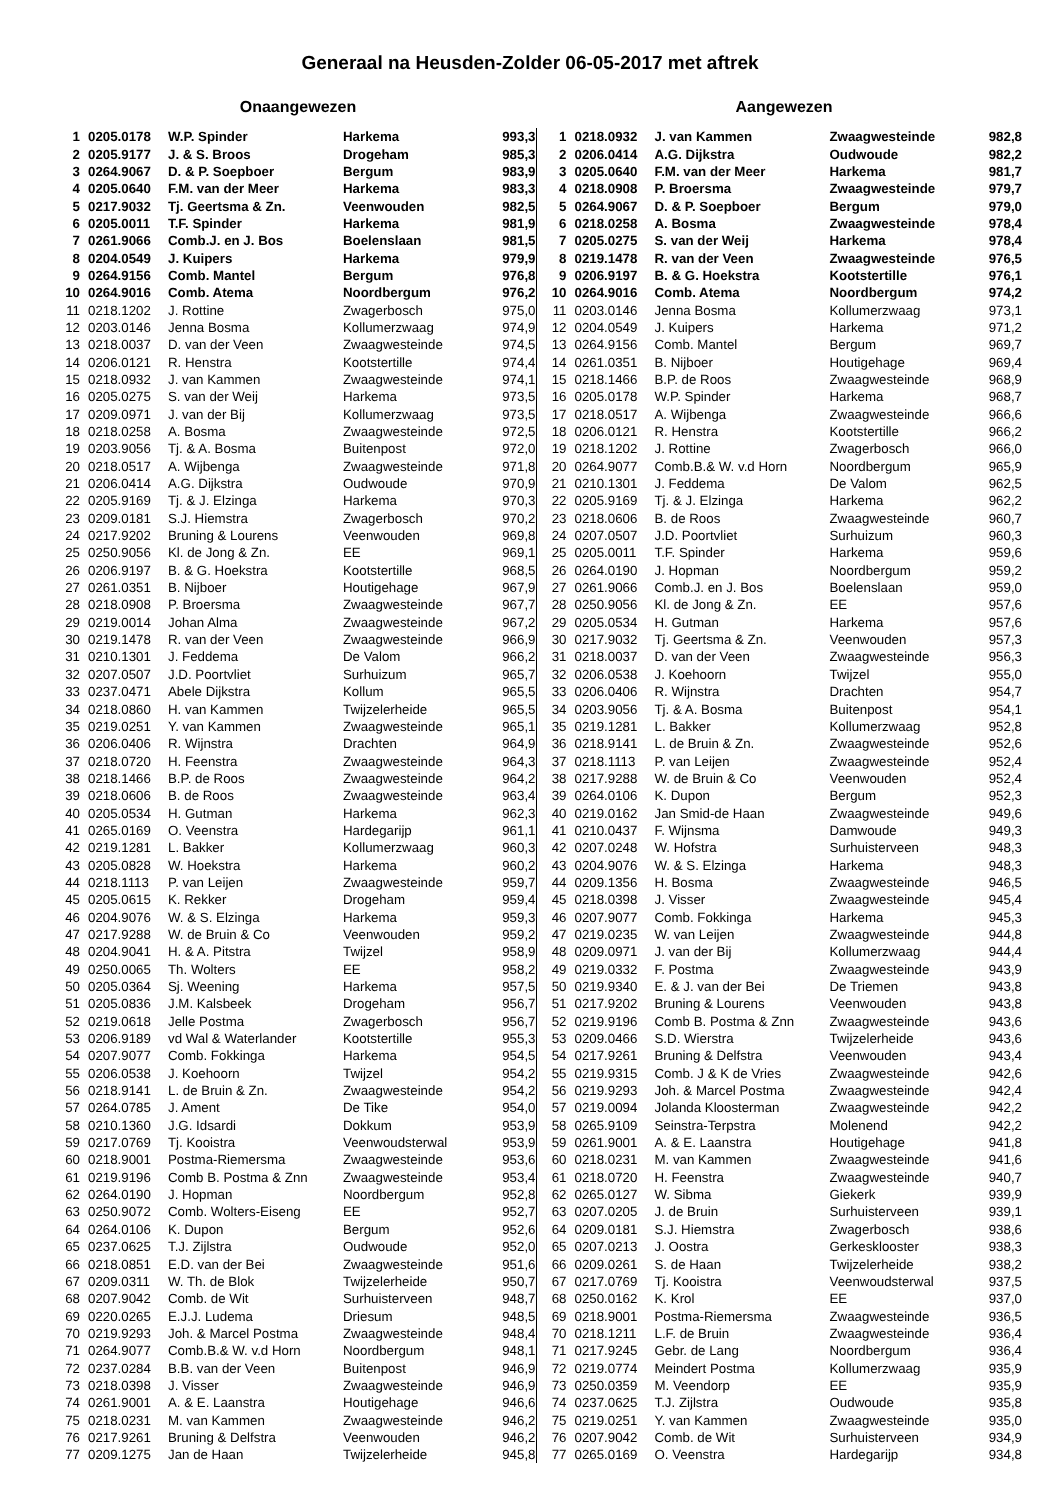Generaal na Heusden-Zolder 06-05-2017 met aftrek
Onaangewezen Aangewezen
| 1 | 0205.0178 | W.P. Spinder | Harkema | 993,3 |
| 2 | 0205.9177 | J. & S. Broos | Drogeham | 985,3 |
| 3 | 0264.9067 | D. & P. Soepboer | Bergum | 983,9 |
| 4 | 0205.0640 | F.M. van der Meer | Harkema | 983,3 |
| 5 | 0217.9032 | Tj. Geertsma & Zn. | Veenwouden | 982,5 |
| 6 | 0205.0011 | T.F. Spinder | Harkema | 981,9 |
| 7 | 0261.9066 | Comb.J. en J. Bos | Boelenslaan | 981,5 |
| 8 | 0204.0549 | J. Kuipers | Harkema | 979,9 |
| 9 | 0264.9156 | Comb. Mantel | Bergum | 976,8 |
| 10 | 0264.9016 | Comb. Atema | Noordbergum | 976,2 |
| 11 | 0218.1202 | J. Rottine | Zwagerbosch | 975,0 |
| 12 | 0203.0146 | Jenna Bosma | Kollumerzwaag | 974,9 |
| 13 | 0218.0037 | D. van der Veen | Zwaagwesteinde | 974,5 |
| 14 | 0206.0121 | R. Henstra | Kootstertille | 974,4 |
| 15 | 0218.0932 | J. van Kammen | Zwaagwesteinde | 974,1 |
| 16 | 0205.0275 | S. van der Weij | Harkema | 973,5 |
| 17 | 0209.0971 | J. van der Bij | Kollumerzwaag | 973,5 |
| 18 | 0218.0258 | A. Bosma | Zwaagwesteinde | 972,5 |
| 19 | 0203.9056 | Tj. & A. Bosma | Buitenpost | 972,0 |
| 20 | 0218.0517 | A. Wijbenga | Zwaagwesteinde | 971,8 |
| 21 | 0206.0414 | A.G. Dijkstra | Oudwoude | 970,9 |
| 22 | 0205.9169 | Tj. & J. Elzinga | Harkema | 970,3 |
| 23 | 0209.0181 | S.J. Hiemstra | Zwagerbosch | 970,2 |
| 24 | 0217.9202 | Bruning & Lourens | Veenwouden | 969,8 |
| 25 | 0250.9056 | Kl. de Jong & Zn. | EE | 969,1 |
| 26 | 0206.9197 | B. & G. Hoekstra | Kootstertille | 968,5 |
| 27 | 0261.0351 | B. Nijboer | Houtigehage | 967,9 |
| 28 | 0218.0908 | P. Broersma | Zwaagwesteinde | 967,7 |
| 29 | 0219.0014 | Johan Alma | Zwaagwesteinde | 967,2 |
| 30 | 0219.1478 | R. van der Veen | Zwaagwesteinde | 966,9 |
| 31 | 0210.1301 | J. Feddema | De Valom | 966,2 |
| 32 | 0207.0507 | J.D. Poortvliet | Surhuizum | 965,7 |
| 33 | 0237.0471 | Abele Dijkstra | Kollum | 965,5 |
| 34 | 0218.0860 | H. van Kammen | Twijzelerheide | 965,5 |
| 35 | 0219.0251 | Y. van Kammen | Zwaagwesteinde | 965,1 |
| 36 | 0206.0406 | R. Wijnstra | Drachten | 964,9 |
| 37 | 0218.0720 | H. Feenstra | Zwaagwesteinde | 964,3 |
| 38 | 0218.1466 | B.P. de Roos | Zwaagwesteinde | 964,2 |
| 39 | 0218.0606 | B. de Roos | Zwaagwesteinde | 963,4 |
| 40 | 0205.0534 | H. Gutman | Harkema | 962,3 |
| 41 | 0265.0169 | O. Veenstra | Hardegarijp | 961,1 |
| 42 | 0219.1281 | L. Bakker | Kollumerzwaag | 960,3 |
| 43 | 0205.0828 | W. Hoekstra | Harkema | 960,2 |
| 44 | 0218.1113 | P. van Leijen | Zwaagwesteinde | 959,7 |
| 45 | 0205.0615 | K. Rekker | Drogeham | 959,4 |
| 46 | 0204.9076 | W. & S. Elzinga | Harkema | 959,3 |
| 47 | 0217.9288 | W. de Bruin & Co | Veenwouden | 959,2 |
| 48 | 0204.9041 | H. & A. Pitstra | Twijzel | 958,9 |
| 49 | 0250.0065 | Th. Wolters | EE | 958,2 |
| 50 | 0205.0364 | Sj. Weening | Harkema | 957,5 |
| 51 | 0205.0836 | J.M. Kalsbeek | Drogeham | 956,7 |
| 52 | 0219.0618 | Jelle Postma | Zwagerbosch | 956,7 |
| 53 | 0206.9189 | vd Wal & Waterlander | Kootstertille | 955,3 |
| 54 | 0207.9077 | Comb. Fokkinga | Harkema | 954,5 |
| 55 | 0206.0538 | J. Koehoorn | Twijzel | 954,2 |
| 56 | 0218.9141 | L. de Bruin & Zn. | Zwaagwesteinde | 954,2 |
| 57 | 0264.0785 | J. Ament | De Tike | 954,0 |
| 58 | 0210.1360 | J.G. Idsardi | Dokkum | 953,9 |
| 59 | 0217.0769 | Tj. Kooistra | Veenwoudsterwal | 953,9 |
| 60 | 0218.9001 | Postma-Riemersma | Zwaagwesteinde | 953,6 |
| 61 | 0219.9196 | Comb B. Postma & Znn | Zwaagwesteinde | 953,4 |
| 62 | 0264.0190 | J. Hopman | Noordbergum | 952,8 |
| 63 | 0250.9072 | Comb. Wolters-Eiseng | EE | 952,7 |
| 64 | 0264.0106 | K. Dupon | Bergum | 952,6 |
| 65 | 0237.0625 | T.J. Zijlstra | Oudwoude | 952,0 |
| 66 | 0218.0851 | E.D. van der Bei | Zwaagwesteinde | 951,6 |
| 67 | 0209.0311 | W. Th. de Blok | Twijzelerheide | 950,7 |
| 68 | 0207.9042 | Comb. de Wit | Surhuisterveen | 948,7 |
| 69 | 0220.0265 | E.J.J. Ludema | Driesum | 948,5 |
| 70 | 0219.9293 | Joh. & Marcel Postma | Zwaagwesteinde | 948,4 |
| 71 | 0264.9077 | Comb.B.& W. v.d Horn | Noordbergum | 948,1 |
| 72 | 0237.0284 | B.B. van der Veen | Buitenpost | 946,9 |
| 73 | 0218.0398 | J. Visser | Zwaagwesteinde | 946,9 |
| 74 | 0261.9001 | A. & E. Laanstra | Houtigehage | 946,6 |
| 75 | 0218.0231 | M. van Kammen | Zwaagwesteinde | 946,2 |
| 76 | 0217.9261 | Bruning & Delfstra | Veenwouden | 946,2 |
| 77 | 0209.1275 | Jan de Haan | Twijzelerheide | 945,8 |
| 1 | 0218.0932 | J. van Kammen | Zwaagwesteinde | 982,8 |
| 2 | 0206.0414 | A.G. Dijkstra | Oudwoude | 982,2 |
| 3 | 0205.0640 | F.M. van der Meer | Harkema | 981,7 |
| 4 | 0218.0908 | P. Broersma | Zwaagwesteinde | 979,7 |
| 5 | 0264.9067 | D. & P. Soepboer | Bergum | 979,0 |
| 6 | 0218.0258 | A. Bosma | Zwaagwesteinde | 978,4 |
| 7 | 0205.0275 | S. van der Weij | Harkema | 978,4 |
| 8 | 0219.1478 | R. van der Veen | Zwaagwesteinde | 976,5 |
| 9 | 0206.9197 | B. & G. Hoekstra | Kootstertille | 976,1 |
| 10 | 0264.9016 | Comb. Atema | Noordbergum | 974,2 |
| 11 | 0203.0146 | Jenna Bosma | Kollumerzwaag | 973,1 |
| 12 | 0204.0549 | J. Kuipers | Harkema | 971,2 |
| 13 | 0264.9156 | Comb. Mantel | Bergum | 969,7 |
| 14 | 0261.0351 | B. Nijboer | Houtigehage | 969,4 |
| 15 | 0218.1466 | B.P. de Roos | Zwaagwesteinde | 968,9 |
| 16 | 0205.0178 | W.P. Spinder | Harkema | 968,7 |
| 17 | 0218.0517 | A. Wijbenga | Zwaagwesteinde | 966,6 |
| 18 | 0206.0121 | R. Henstra | Kootstertille | 966,2 |
| 19 | 0218.1202 | J. Rottine | Zwagerbosch | 966,0 |
| 20 | 0264.9077 | Comb.B.& W. v.d Horn | Noordbergum | 965,9 |
| 21 | 0210.1301 | J. Feddema | De Valom | 962,5 |
| 22 | 0205.9169 | Tj. & J. Elzinga | Harkema | 962,2 |
| 23 | 0218.0606 | B. de Roos | Zwaagwesteinde | 960,7 |
| 24 | 0207.0507 | J.D. Poortvliet | Surhuizum | 960,3 |
| 25 | 0205.0011 | T.F. Spinder | Harkema | 959,6 |
| 26 | 0264.0190 | J. Hopman | Noordbergum | 959,2 |
| 27 | 0261.9066 | Comb.J. en J. Bos | Boelenslaan | 959,0 |
| 28 | 0250.9056 | Kl. de Jong & Zn. | EE | 957,6 |
| 29 | 0205.0534 | H. Gutman | Harkema | 957,6 |
| 30 | 0217.9032 | Tj. Geertsma & Zn. | Veenwouden | 957,3 |
| 31 | 0218.0037 | D. van der Veen | Zwaagwesteinde | 956,3 |
| 32 | 0206.0538 | J. Koehoorn | Twijzel | 955,0 |
| 33 | 0206.0406 | R. Wijnstra | Drachten | 954,7 |
| 34 | 0203.9056 | Tj. & A. Bosma | Buitenpost | 954,1 |
| 35 | 0219.1281 | L. Bakker | Kollumerzwaag | 952,8 |
| 36 | 0218.9141 | L. de Bruin & Zn. | Zwaagwesteinde | 952,6 |
| 37 | 0218.1113 | P. van Leijen | Zwaagwesteinde | 952,4 |
| 38 | 0217.9288 | W. de Bruin & Co | Veenwouden | 952,4 |
| 39 | 0264.0106 | K. Dupon | Bergum | 952,3 |
| 40 | 0219.0162 | Jan Smid-de Haan | Zwaagwesteinde | 949,6 |
| 41 | 0210.0437 | F. Wijnsma | Damwoude | 949,3 |
| 42 | 0207.0248 | W. Hofstra | Surhuisterveen | 948,3 |
| 43 | 0204.9076 | W. & S. Elzinga | Harkema | 948,3 |
| 44 | 0209.1356 | H. Bosma | Zwaagwesteinde | 946,5 |
| 45 | 0218.0398 | J. Visser | Zwaagwesteinde | 945,4 |
| 46 | 0207.9077 | Comb. Fokkinga | Harkema | 945,3 |
| 47 | 0219.0235 | W. van Leijen | Zwaagwesteinde | 944,8 |
| 48 | 0209.0971 | J. van der Bij | Kollumerzwaag | 944,4 |
| 49 | 0219.0332 | F. Postma | Zwaagwesteinde | 943,9 |
| 50 | 0219.9340 | E. & J. van der Bei | De Triemen | 943,8 |
| 51 | 0217.9202 | Bruning & Lourens | Veenwouden | 943,8 |
| 52 | 0219.9196 | Comb B. Postma & Znn | Zwaagwesteinde | 943,6 |
| 53 | 0209.0466 | S.D. Wierstra | Twijzelerheide | 943,6 |
| 54 | 0217.9261 | Bruning & Delfstra | Veenwouden | 943,4 |
| 55 | 0219.9315 | Comb. J & K de Vries | Zwaagwesteinde | 942,6 |
| 56 | 0219.9293 | Joh. & Marcel Postma | Zwaagwesteinde | 942,4 |
| 57 | 0219.0094 | Jolanda Kloosterman | Zwaagwesteinde | 942,2 |
| 58 | 0265.9109 | Seinstra-Terpstra | Molenend | 942,2 |
| 59 | 0261.9001 | A. & E. Laanstra | Houtigehage | 941,8 |
| 60 | 0218.0231 | M. van Kammen | Zwaagwesteinde | 941,6 |
| 61 | 0218.0720 | H. Feenstra | Zwaagwesteinde | 940,7 |
| 62 | 0265.0127 | W. Sibma | Giekerk | 939,9 |
| 63 | 0207.0205 | J. de Bruin | Surhuisterveen | 939,1 |
| 64 | 0209.0181 | S.J. Hiemstra | Zwagerbosch | 938,6 |
| 65 | 0207.0213 | J. Oostra | Gerkesklooster | 938,3 |
| 66 | 0209.0261 | S. de Haan | Twijzelerheide | 938,2 |
| 67 | 0217.0769 | Tj. Kooistra | Veenwoudsterwal | 937,5 |
| 68 | 0250.0162 | K. Krol | EE | 937,0 |
| 69 | 0218.9001 | Postma-Riemersma | Zwaagwesteinde | 936,5 |
| 70 | 0218.1211 | L.F. de Bruin | Zwaagwesteinde | 936,4 |
| 71 | 0217.9245 | Gebr. de Lang | Noordbergum | 936,4 |
| 72 | 0219.0774 | Meindert Postma | Kollumerzwaag | 935,9 |
| 73 | 0250.0359 | M. Veendorp | EE | 935,9 |
| 74 | 0237.0625 | T.J. Zijlstra | Oudwoude | 935,8 |
| 75 | 0219.0251 | Y. van Kammen | Zwaagwesteinde | 935,0 |
| 76 | 0207.9042 | Comb. de Wit | Surhuisterveen | 934,9 |
| 77 | 0265.0169 | O. Veenstra | Hardegarijp | 934,8 |